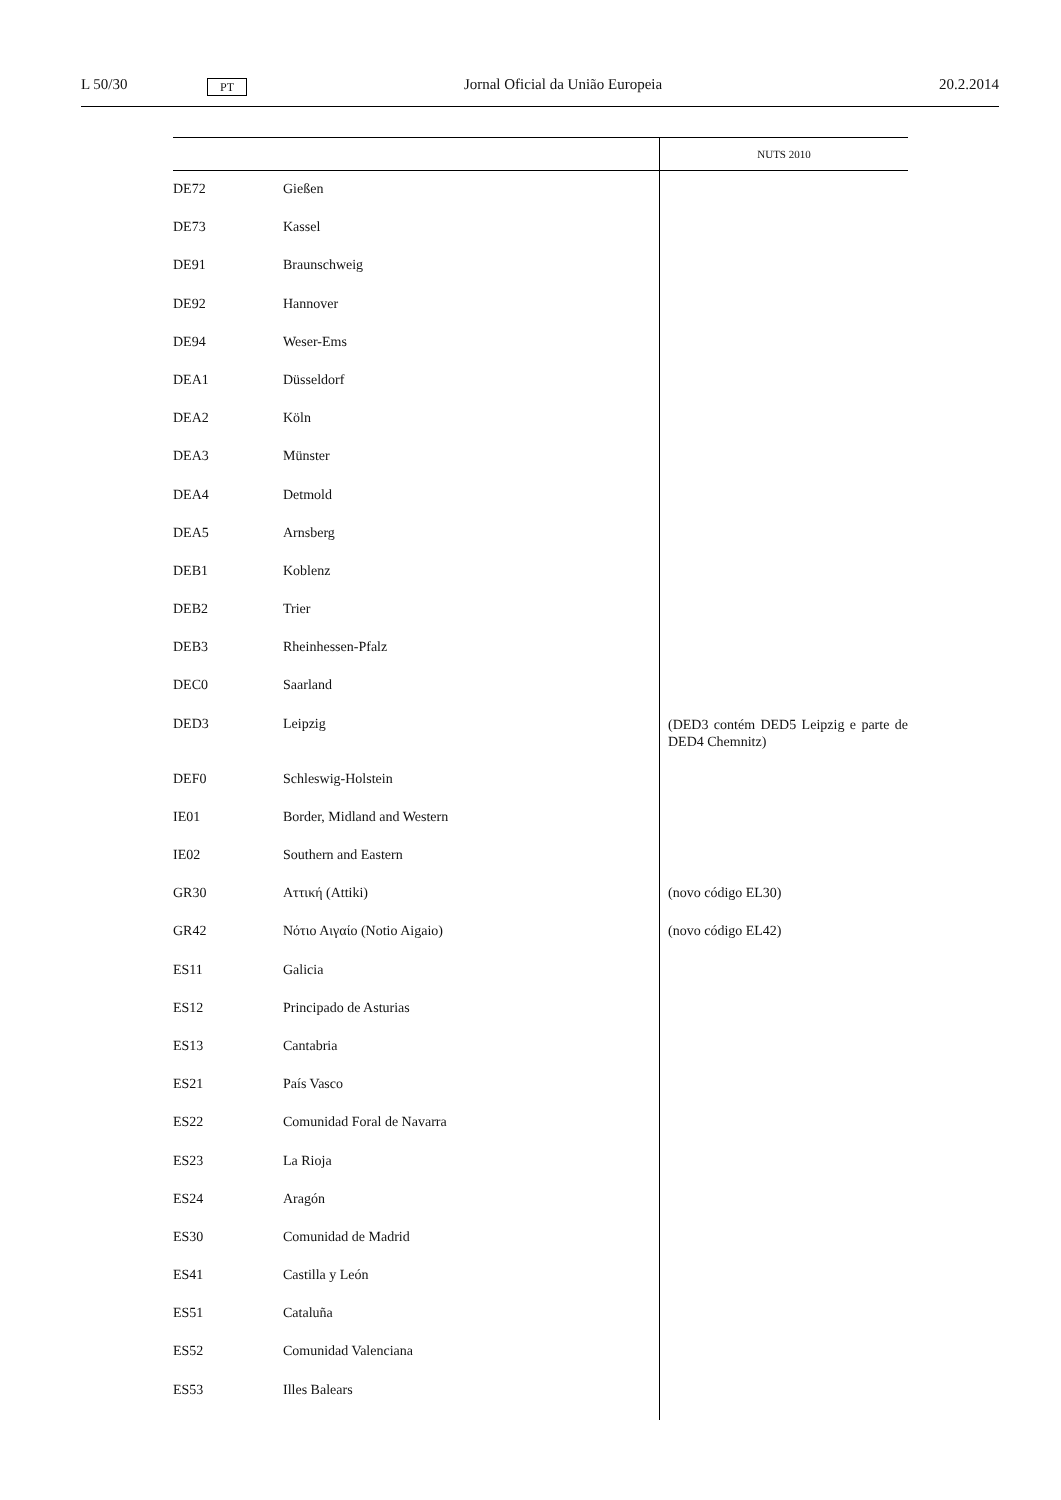L 50/30 PT Jornal Oficial da União Europeia 20.2.2014
| | | NUTS 2010 |
| --- | --- | --- |
| DE72 | Gießen | |
| DE73 | Kassel | |
| DE91 | Braunschweig | |
| DE92 | Hannover | |
| DE94 | Weser-Ems | |
| DEA1 | Düsseldorf | |
| DEA2 | Köln | |
| DEA3 | Münster | |
| DEA4 | Detmold | |
| DEA5 | Arnsberg | |
| DEB1 | Koblenz | |
| DEB2 | Trier | |
| DEB3 | Rheinhessen-Pfalz | |
| DEC0 | Saarland | |
| DED3 | Leipzig | (DED3 contém DED5 Leipzig e parte de DED4 Chemnitz) |
| DEF0 | Schleswig-Holstein | |
| IE01 | Border, Midland and Western | |
| IE02 | Southern and Eastern | |
| GR30 | Αττική (Attiki) | (novo código EL30) |
| GR42 | Νότιο Αιγαίο (Notio Aigaio) | (novo código EL42) |
| ES11 | Galicia | |
| ES12 | Principado de Asturias | |
| ES13 | Cantabria | |
| ES21 | País Vasco | |
| ES22 | Comunidad Foral de Navarra | |
| ES23 | La Rioja | |
| ES24 | Aragón | |
| ES30 | Comunidad de Madrid | |
| ES41 | Castilla y León | |
| ES51 | Cataluña | |
| ES52 | Comunidad Valenciana | |
| ES53 | Illes Balears | |